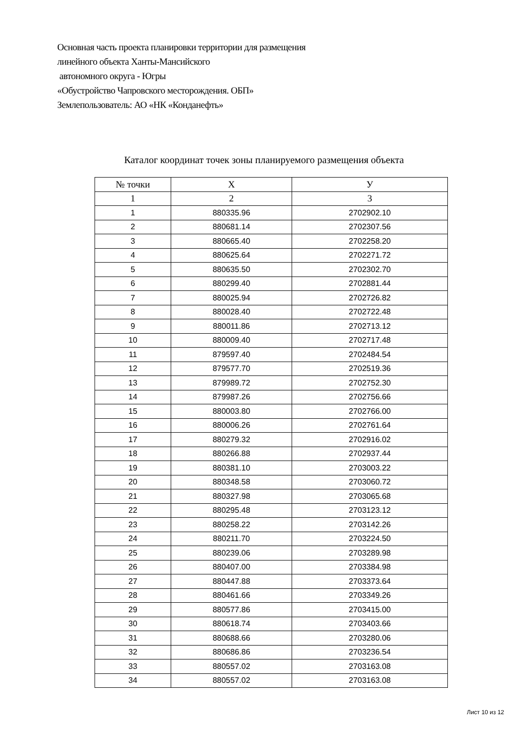Основная часть проекта планировки территории для размещения
линейного объекта Ханты-Мансийского
автономного округа - Югры
«Обустройство Чапровского месторождения. ОБП»
Землепользователь: АО «НК «Конданефть»
Каталог координат точек зоны планируемого размещения объекта
| № точки | X | У |
| --- | --- | --- |
| 1 | 2 | 3 |
| 1 | 880335.96 | 2702902.10 |
| 2 | 880681.14 | 2702307.56 |
| 3 | 880665.40 | 2702258.20 |
| 4 | 880625.64 | 2702271.72 |
| 5 | 880635.50 | 2702302.70 |
| 6 | 880299.40 | 2702881.44 |
| 7 | 880025.94 | 2702726.82 |
| 8 | 880028.40 | 2702722.48 |
| 9 | 880011.86 | 2702713.12 |
| 10 | 880009.40 | 2702717.48 |
| 11 | 879597.40 | 2702484.54 |
| 12 | 879577.70 | 2702519.36 |
| 13 | 879989.72 | 2702752.30 |
| 14 | 879987.26 | 2702756.66 |
| 15 | 880003.80 | 2702766.00 |
| 16 | 880006.26 | 2702761.64 |
| 17 | 880279.32 | 2702916.02 |
| 18 | 880266.88 | 2702937.44 |
| 19 | 880381.10 | 2703003.22 |
| 20 | 880348.58 | 2703060.72 |
| 21 | 880327.98 | 2703065.68 |
| 22 | 880295.48 | 2703123.12 |
| 23 | 880258.22 | 2703142.26 |
| 24 | 880211.70 | 2703224.50 |
| 25 | 880239.06 | 2703289.98 |
| 26 | 880407.00 | 2703384.98 |
| 27 | 880447.88 | 2703373.64 |
| 28 | 880461.66 | 2703349.26 |
| 29 | 880577.86 | 2703415.00 |
| 30 | 880618.74 | 2703403.66 |
| 31 | 880688.66 | 2703280.06 |
| 32 | 880686.86 | 2703236.54 |
| 33 | 880557.02 | 2703163.08 |
| 34 | 880557.02 | 2703163.08 |
Лист 10 из 12